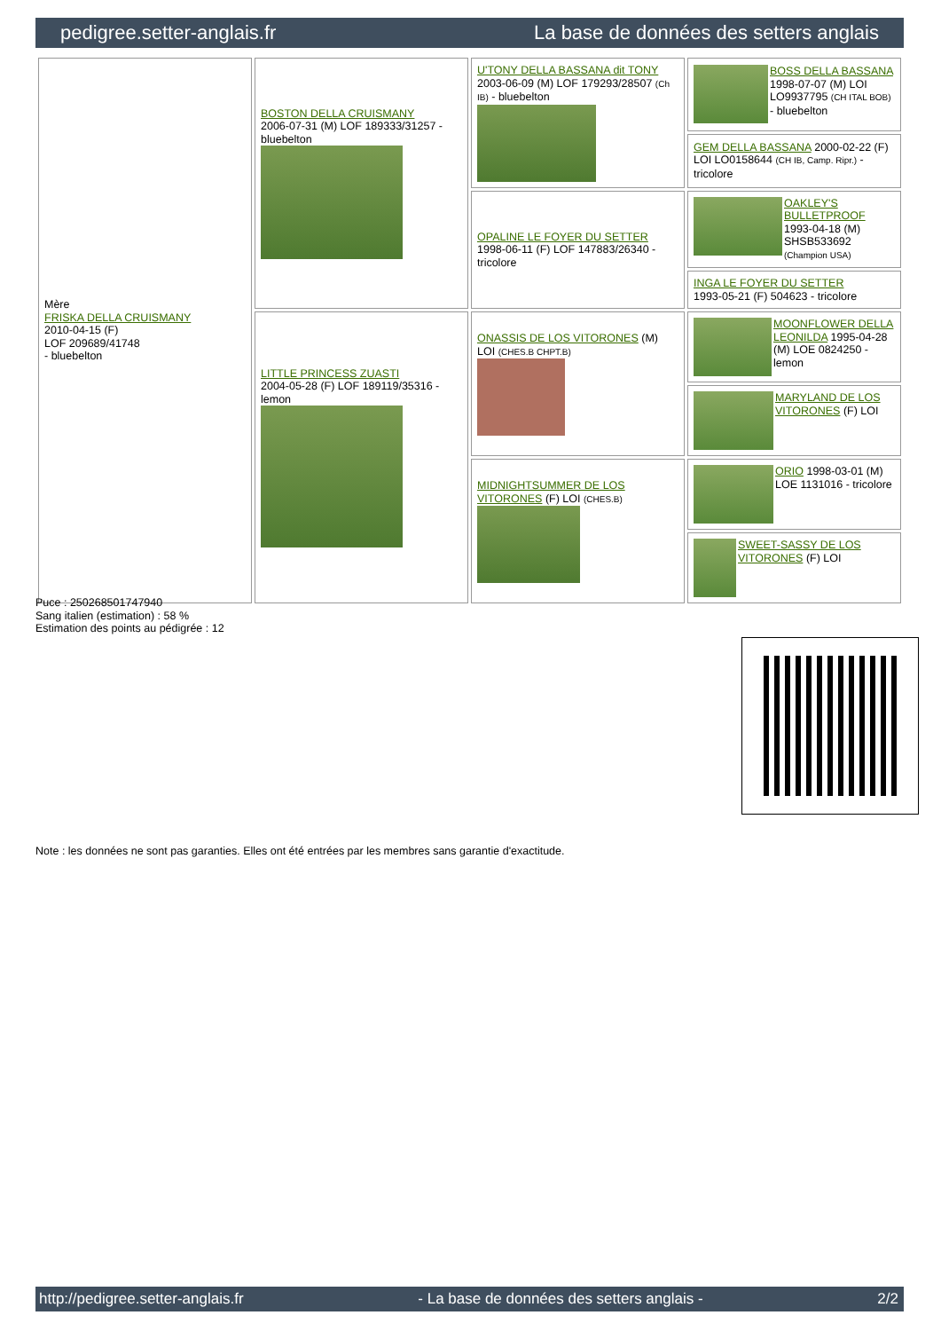pedigree.setter-anglais.fr La base de données des setters anglais
| Mère FRISKA DELLA CRUISMANY 2010-04-15 (F) LOF 209689/41748 - bluebelton | BOSTON DELLA CRUISMANY 2006-07-31 (M) LOF 189333/31257 - bluebelton | U'TONY DELLA BASSANA dit TONY 2003-06-09 (M) LOF 179293/28507 (Ch IB) - bluebelton | BOSS DELLA BASSANA 1998-07-07 (M) LOI LO9937795 (CH ITAL BOB) - bluebelton |
| | | | GEM DELLA BASSANA 2000-02-22 (F) LOI LO0158644 (CH IB, Camp. Ripr.) - tricolore |
| | | OPALINE LE FOYER DU SETTER 1998-06-11 (F) LOF 147883/26340 - tricolore | OAKLEY'S BULLETPROOF 1993-04-18 (M) SHSB533692 (Champion USA) |
| | | | INGA LE FOYER DU SETTER 1993-05-21 (F) 504623 - tricolore |
| | LITTLE PRINCESS ZUASTI 2004-05-28 (F) LOF 189119/35316 - lemon | ONASSIS DE LOS VITORONES (M) LOI (CHES.B CHPT.B) | MOONFLOWER DELLA LEONILDA 1995-04-28 (M) LOE 0824250 - lemon |
| | | | MARYLAND DE LOS VITORONES (F) LOI |
| | | MIDNIGHTSUMMER DE LOS VITORONES (F) LOI (CHES.B) | ORIO 1998-03-01 (M) LOE 1131016 - tricolore |
| | | | SWEET-SASSY DE LOS VITORONES (F) LOI |
Puce : 250268501747940
Sang italien (estimation) : 58 %
Estimation des points au pédigrée : 12
Note : les données ne sont pas garanties. Elles ont été entrées par les membres sans garantie d'exactitude.
http://pedigree.setter-anglais.fr - La base de données des setters anglais - 2/2